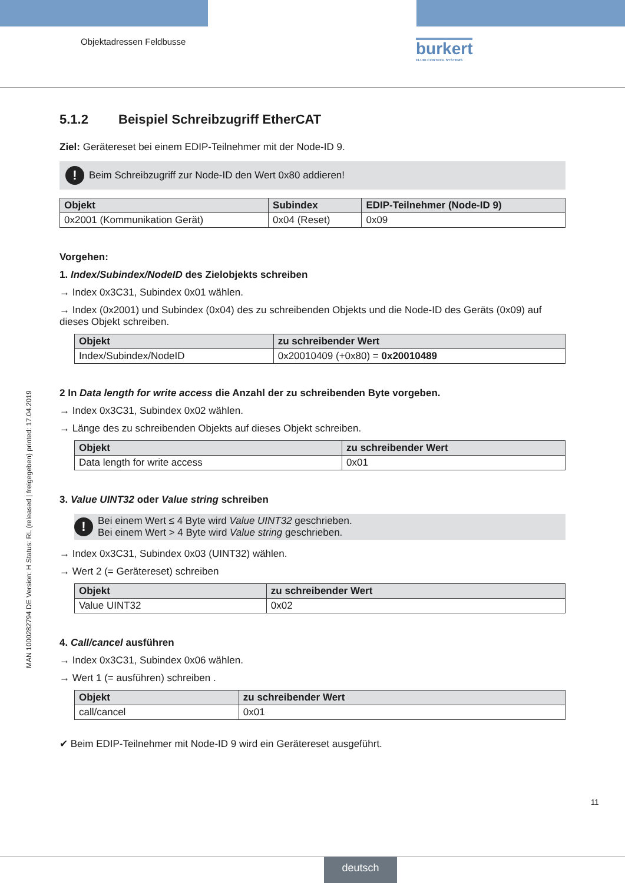Objektadressen Feldbusse burkert
FLUID CONTROL SYSTEMS
MAN 1000282794 DE Version: H Status: RL (released | freigegeben) printed: 17.04.2019
5.1.2 Beispiel Schreibzugriff EtherCAT
Ziel: Gerätereset bei einem EDIP-Teilnehmer mit der Node-ID 9.
!
Beim Schreibzugriff zur Node-ID den Wert 0x80 addieren!
| Objekt | Subindex | EDIP-Teilnehmer (Node-ID 9) |
| --- | --- | --- |
| 0x2001 (Kommunikation Gerät) | 0x04 (Reset) | 0x09 |
Vorgehen:
1. Index/Subindex/NodeID des Zielobjekts schreiben
→ Index 0x3C31, Subindex 0x01 wählen.
→ Index (0x2001) und Subindex (0x04) des zu schreibenden Objekts und die Node-ID des Geräts (0x09) auf dieses Objekt schreiben.
| Objekt | zu schreibender Wert |
| --- | --- |
| Index/Subindex/NodeID | 0x20010409 (+0x80) = 0x20010489 |
2 In Data length for write access die Anzahl der zu schreibenden Byte vorgeben.
→ Index 0x3C31, Subindex 0x02 wählen.
→ Länge des zu schreibenden Objekts auf dieses Objekt schreiben.
| Objekt | zu schreibender Wert |
| --- | --- |
| Data length for write access | 0x01 |
3. Value UINT32 oder Value string schreiben
!
Bei einem Wert ≤ 4 Byte wird Value UINT32 geschrieben.
Bei einem Wert > 4 Byte wird Value string geschrieben.
→ Index 0x3C31, Subindex 0x03 (UINT32) wählen.
→ Wert 2 (= Gerätereset) schreiben
| Objekt | zu schreibender Wert |
| --- | --- |
| Value UINT32 | 0x02 |
4. Call/cancel ausführen
→ Index 0x3C31, Subindex 0x06 wählen.
→ Wert 1 (= ausführen) schreiben .
| Objekt | zu schreibender Wert |
| --- | --- |
| call/cancel | 0x01 |
✔ Beim EDIP-Teilnehmer mit Node-ID 9 wird ein Gerätereset ausgeführt.
11
deutsch